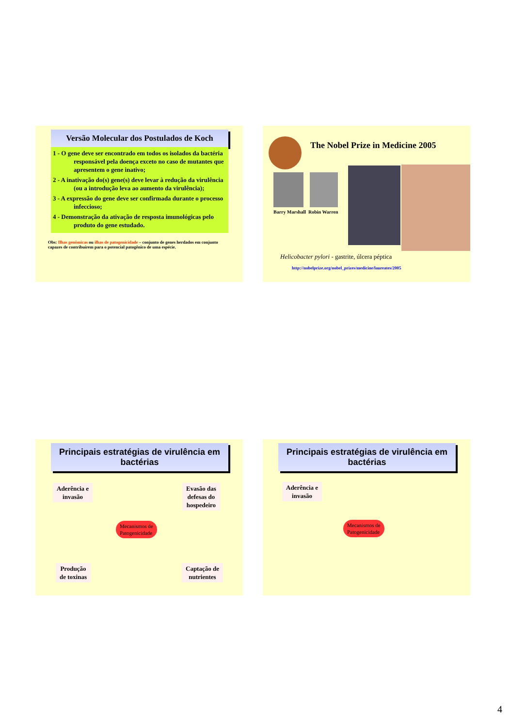Versão Molecular dos Postulados de Koch
1 - O gene deve ser encontrado em todos os isolados da bactéria responsável pela doença exceto no caso de mutantes que apresentem o gene inativo;
2 - A inativação do(s) gene(s) deve levar à redução da virulência (ou a introdução leva ao aumento da virulência);
3 - A expressão do gene deve ser confirmada durante o processo infeccioso;
4 - Demonstração da ativação de resposta imunológicas pelo produto do gene estudado.
Obs: Ilhas genômicas ou ilhas de patogenicidade – conjunto de genes herdados em conjunto capazes de contribuírem para o potencial patogênico de uma espécie.
The Nobel Prize in Medicine 2005
Barry Marshall Robin Warren
Helicobacter pylori - gastrite, úlcera péptica
http://nobelprize.org/nobel_prizes/medicine/laureates/2005
Principais estratégias de virulência em bactérias
Aderência e
invasão
Evasão das
defesas do
hospedeiro
Mecanismos de
Patogenicidade
Produção
de toxinas
Captação de
nutrientes
Principais estratégias de virulência em bactérias
Aderência e
invasão
Mecanismos de
Patogenicidade
4